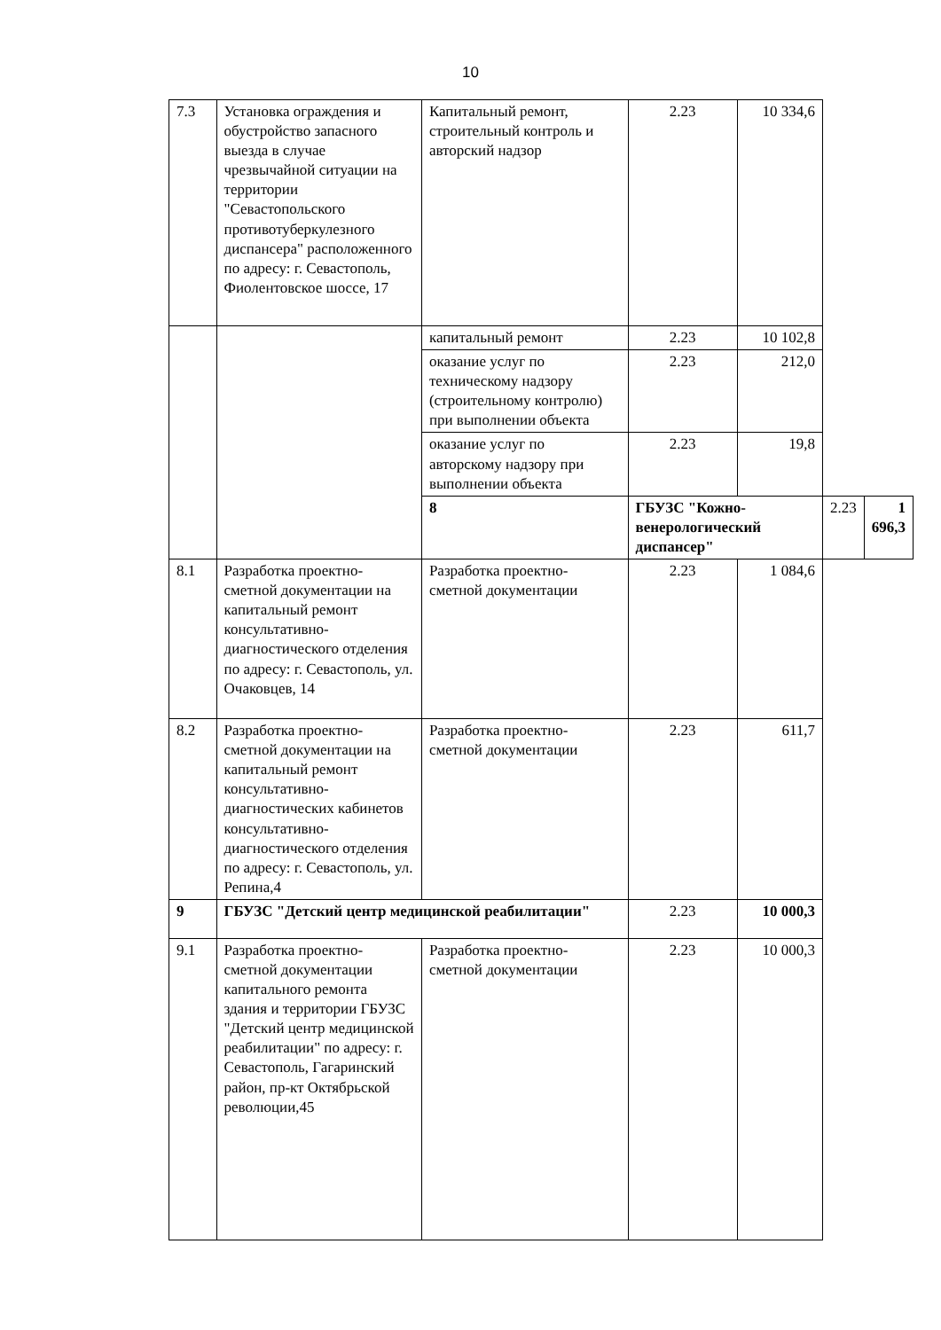10
| 7.3 | Установка ограждения и обустройство запасного выезда в случае чрезвычайной ситуации на территории "Севастопольского противотуберкулезного диспансера" расположенного по адресу: г. Севастополь, Фиолентовское шоссе, 17 | Капитальный ремонт, строительный контроль и авторский надзор | 2.23 | 10 334,6 | | |
| | | капитальный ремонт | 2.23 | 10 102,8 | | |
| | | оказание услуг по техническому надзору (строительному контролю) при выполнении объекта | 2.23 | 212,0 | | |
| | | оказание услуг по авторскому надзору при выполнении объекта | 2.23 | 19,8 | | |
| | | 8 | ГБУЗС "Кожно-венерологический диспансер" | | 2.23 | 1 696,3 |
| 8.1 | Разработка проектно-сметной документации на капитальный ремонт консультативно-диагностического отделения по адресу: г. Севастополь, ул. Очаковцев, 14 | Разработка проектно-сметной документации | 2.23 | 1 084,6 | | |
| 8.2 | Разработка проектно-сметной документации на капитальный ремонт консультативно-диагностических кабинетов консультативно-диагностического отделения по адресу: г. Севастополь, ул. Репина,4 | Разработка проектно-сметной документации | 2.23 | 611,7 | | |
| 9 | ГБУЗС "Детский центр медицинской реабилитации" | | 2.23 | 10 000,3 | | |
| 9.1 | Разработка проектно-сметной документации капитального ремонта здания и территории ГБУЗС "Детский центр медицинской реабилитации" по адресу: г. Севастополь, Гагаринский район, пр-кт Октябрьской революции,45 | Разработка проектно-сметной документации | 2.23 | 10 000,3 | | |